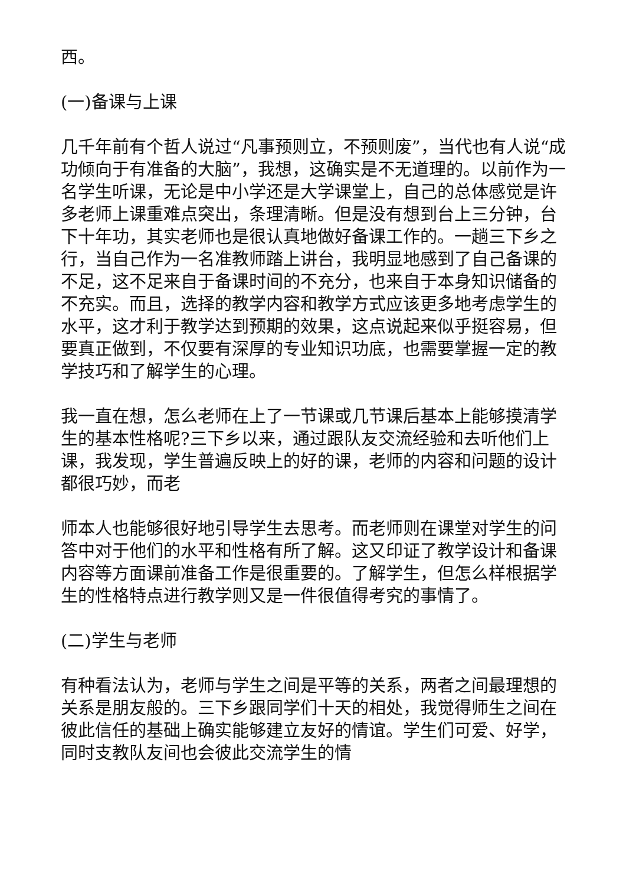西。
(一)备课与上课
几千年前有个哲人说过“凡事预则立，不预则废”，当代也有人说“成功倾向于有准备的大脑”，我想，这确实是不无道理的。以前作为一名学生听课，无论是中小学还是大学课堂上，自己的总体感觉是许多老师上课重难点突出，条理清晰。但是没有想到台上三分钟，台下十年功，其实老师也是很认真地做好备课工作的。一趟三下乡之行，当自己作为一名准教师踏上讲台，我明显地感到了自己备课的不足，这不足来自于备课时间的不充分，也来自于本身知识储备的不充实。而且，选择的教学内容和教学方式应该更多地考虑学生的水平，这才利于教学达到预期的效果，这点说起来似乎挺容易，但要真正做到，不仅要有深厚的专业知识功底，也需要掌握一定的教学技巧和了解学生的心理。
我一直在想，怎么老师在上了一节课或几节课后基本上能够摸清学生的基本性格呢?三下乡以来，通过跟队友交流经验和去听他们上课，我发现，学生普遍反映上的好的课，老师的内容和问题的设计都很巧妙，而老
师本人也能够很好地引导学生去思考。而老师则在课堂对学生的问答中对于他们的水平和性格有所了解。这又印证了教学设计和备课内容等方面课前准备工作是很重要的。了解学生，但怎么样根据学生的性格特点进行教学则又是一件很值得考究的事情了。
(二)学生与老师
有种看法认为，老师与学生之间是平等的关系，两者之间最理想的关系是朋友般的。三下乡跟同学们十天的相处，我觉得师生之间在彼此信任的基础上确实能够建立友好的情谊。学生们可爱、好学，同时支教队友间也会彼此交流学生的情